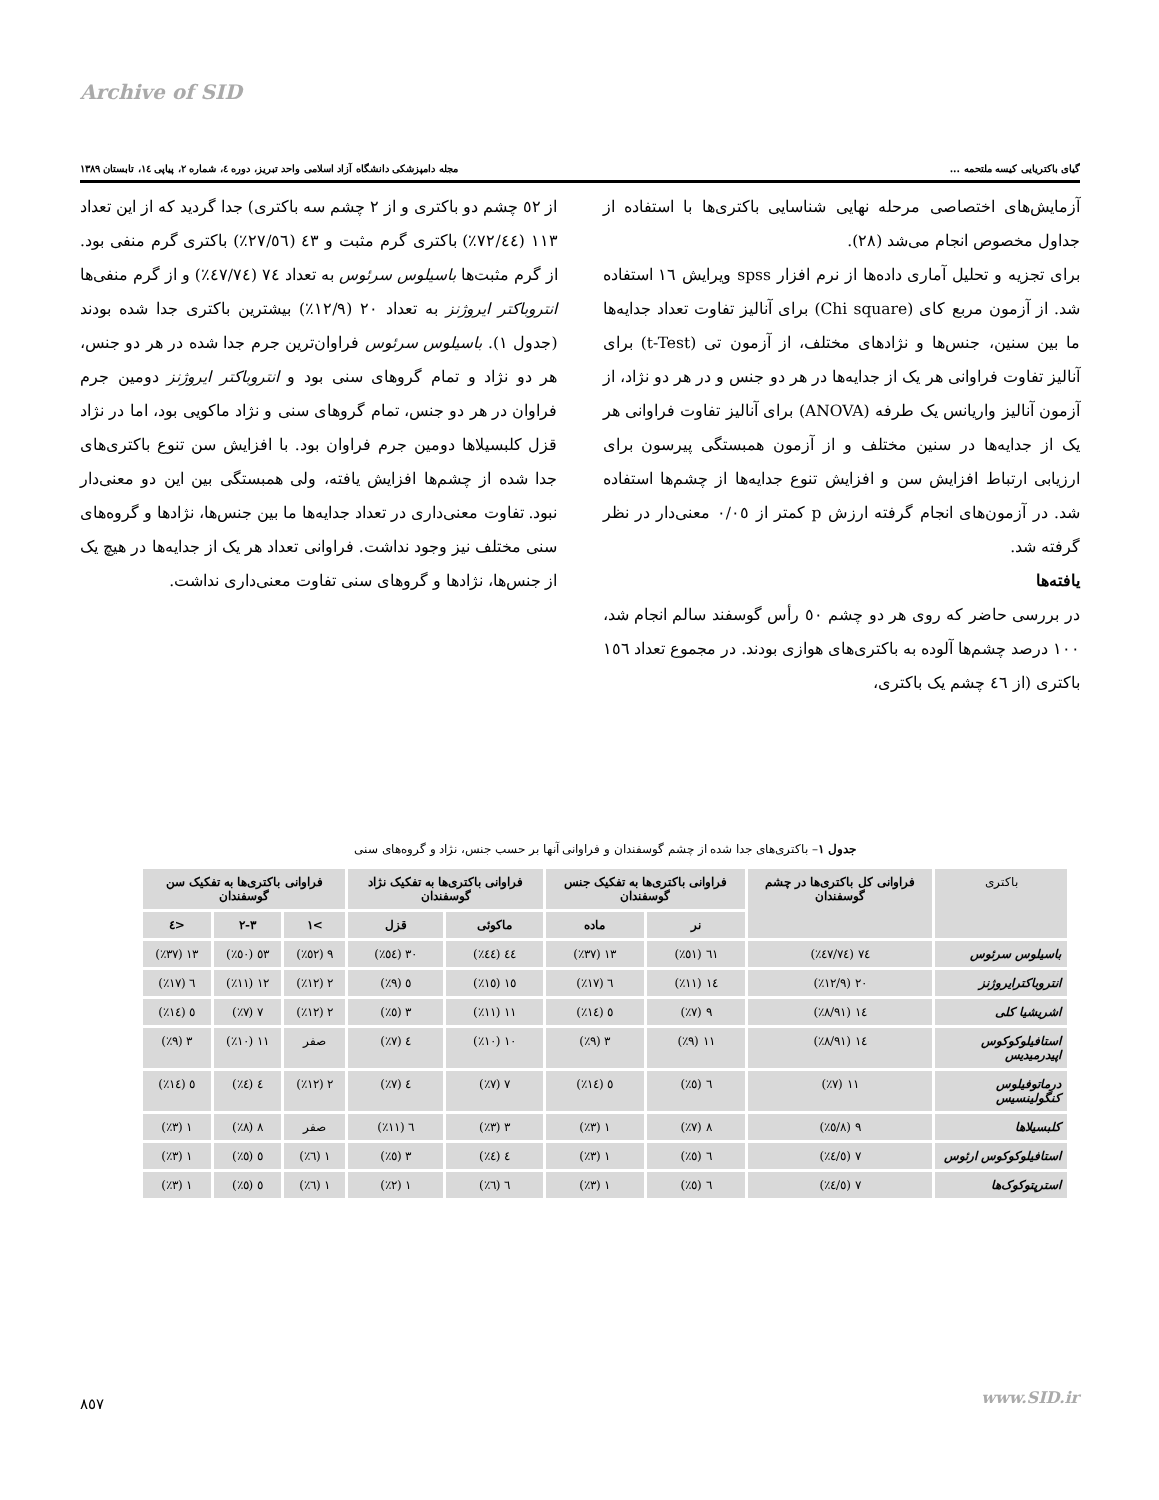Archive of SID
گیای باکتریایی کیسه ملتحمه ... مجله دامپزشکی دانشگاه آزاد اسلامی واحد تبریز، دوره ٤، شماره ٢، پیاپی ١٤، تابستان ١٣٨٩
آزمایش‌های اختصاصی مرحله نهایی شناسایی باکتری‌ها با استفاده از جداول مخصوص انجام می‌شد (٢٨).
برای تجزیه و تحلیل آماری داده‌ها از نرم افزار spss ویرایش ١٦ استفاده شد. از آزمون مربع کای (Chi square) برای آنالیز تفاوت تعداد جدایه‌ها ما بین سنین، جنس‌ها و نژادهای مختلف، از آزمون تی (t-Test) برای آنالیز تفاوت فراوانی هر یک از جدایه‌ها در هر دو جنس و در هر دو نژاد، از آزمون آنالیز واریانس یک طرفه (ANOVA) برای آنالیز تفاوت فراوانی هر یک از جدایه‌ها در سنین مختلف و از آزمون همبستگی پیرسون برای ارزیابی ارتباط افزایش سن و افزایش تنوع جدایه‌ها از چشم‌ها استفاده شد. در آزمون‌های انجام گرفته ارزش p کمتر از ٠/٠٥ معنی‌دار در نظر گرفته شد.
یافته‌ها
در بررسی حاضر که روی هر دو چشم ٥٠ رأس گوسفند سالم انجام شد، ١٠٠ درصد چشم‌ها آلوده به باکتری‌های هوازی بودند. در مجموع تعداد ١٥٦ باکتری (از ٤٦ چشم یک باکتری،
از ٥٢ چشم دو باکتری و از ٢ چشم سه باکتری) جدا گردید که از این تعداد ١١٣ (٧٢/٤٤٪) باکتری گرم مثبت و ٤٣ (٢٧/٥٦٪) باکتری گرم منفی بود. از گرم مثبت‌ها باسیلوس سرئوس به تعداد ٧٤ (٤٧/٧٤٪) و از گرم منفی‌ها انتروباکتر ایروژنز به تعداد ٢٠ (١٢/٩٪) بیشترین باکتری جدا شده بودند (جدول ١). باسیلوس سرئوس فراوان‌ترین جرم جدا شده در هر دو جنس، هر دو نژاد و تمام گروهای سنی بود و انتروباکتر ایروژنز دومین جرم فراوان در هر دو جنس، تمام گروهای سنی و نژاد ماکویی بود، اما در نژاد قزل کلبسیلاها دومین جرم فراوان بود. با افزایش سن تنوع باکتری‌های جدا شده از چشم‌ها افزایش یافته، ولی همبستگی بین این دو معنی‌دار نبود. تفاوت معنی‌داری در تعداد جدایه‌ها ما بین جنس‌ها، نژادها و گروه‌های سنی مختلف نیز وجود نداشت. فراوانی تعداد هر یک از جدایه‌ها در هیچ یک از جنس‌ها، نژادها و گروهای سنی تفاوت معنی‌داری نداشت.
جدول ١– باکتری‌های جدا شده از چشم گوسفندان و فراوانی آنها بر حسب جنس، نژاد و گروه‌های سنی
| باکتری | فراوانی کل باکتری‌ها در چشم گوسفندان | فراوانی باکتری‌ها به تفکیک جنس گوسفندان | | فراوانی باکتری‌ها به تفکیک نژاد گوسفندان | | فراوانی باکتری‌ها به تفکیک سن گوسفندان | | |
| --- | --- | --- | --- | --- | --- | --- | --- | --- |
| | | نر | ماده | ماکوئی | قزل | >١ | ٣-٢ | <٤ |
| باسیلوس سرئوس | ٧٤ (٤٧/٧٤٪) | ٦١ (٥١٪) | ١٣ (٣٧٪) | ٤٤ (٤٤٪) | ٣٠ (٥٤٪) | ٩ (٥٢٪) | ٥٣ (٥٠٪) | ١٣ (٣٧٪) |
| انتروباکترایروژنز | ٢٠ (١٢/٩٪) | ١٤ (١١٪) | ٦ (١٧٪) | ١٥ (١٥٪) | ٥ (٩٪) | ٢ (١٢٪) | ١٢ (١١٪) | ٦ (١٧٪) |
| اشریشیا کلی | ١٤ (٨/٩١٪) | ٩ (٧٪) | ٥ (١٤٪) | ١١ (١١٪) | ٣ (٥٪) | ٢ (١٢٪) | ٧ (٧٪) | ٥ (١٤٪) |
| استافیلوکوکوس اپیدرمیدیس | ١٤ (٨/٩١٪) | ١١ (٩٪) | ٣ (٩٪) | ١٠ (١٠٪) | ٤ (٧٪) | صفر | ١١ (١٠٪) | ٣ (٩٪) |
| درماتوفیلوس کنگولینسیس | ١١ (٧٪) | ٦ (٥٪) | ٥ (١٤٪) | ٧ (٧٪) | ٤ (٧٪) | ٢ (١٢٪) | ٤ (٤٪) | ٥ (١٤٪) |
| کلبسیلاها | ٩ (٥/٨٪) | ٨ (٧٪) | ١ (٣٪) | ٣ (٣٪) | ٦ (١١٪) | صفر | ٨ (٨٪) | ١ (٣٪) |
| استافیلوکوکوس ارئوس | ٧ (٤/٥٪) | ٦ (٥٪) | ١ (٣٪) | ٤ (٤٪) | ٣ (٥٪) | ١ (٦٪) | ٥ (٥٪) | ١ (٣٪) |
| استرپتوکوک‌ها | ٧ (٤/٥٪) | ٦ (٥٪) | ١ (٣٪) | ٦ (٦٪) | ١ (٢٪) | ١ (٦٪) | ٥ (٥٪) | ١ (٣٪) |
٨٥٧ www.SID.ir